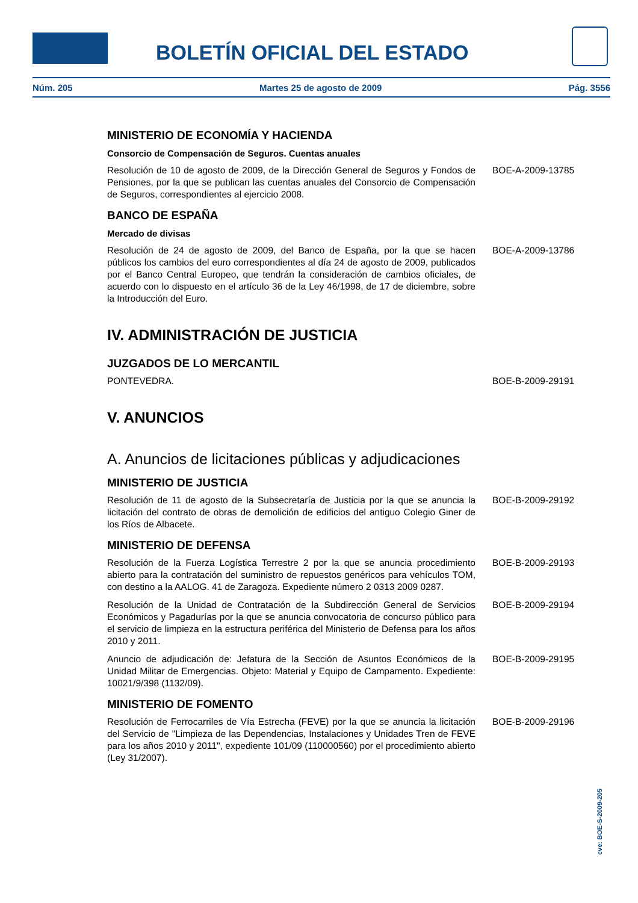BOLETÍN OFICIAL DEL ESTADO
Núm. 205 Martes 25 de agosto de 2009 Pág. 3556
MINISTERIO DE ECONOMÍA Y HACIENDA
Consorcio de Compensación de Seguros. Cuentas anuales
Resolución de 10 de agosto de 2009, de la Dirección General de Seguros y Fondos de Pensiones, por la que se publican las cuentas anuales del Consorcio de Compensación de Seguros, correspondientes al ejercicio 2008.
BOE-A-2009-13785
BANCO DE ESPAÑA
Mercado de divisas
Resolución de 24 de agosto de 2009, del Banco de España, por la que se hacen públicos los cambios del euro correspondientes al día 24 de agosto de 2009, publicados por el Banco Central Europeo, que tendrán la consideración de cambios oficiales, de acuerdo con lo dispuesto en el artículo 36 de la Ley 46/1998, de 17 de diciembre, sobre la Introducción del Euro.
BOE-A-2009-13786
IV. ADMINISTRACIÓN DE JUSTICIA
JUZGADOS DE LO MERCANTIL
PONTEVEDRA. BOE-B-2009-29191
V. ANUNCIOS
A. Anuncios de licitaciones públicas y adjudicaciones
MINISTERIO DE JUSTICIA
Resolución de 11 de agosto de la Subsecretaría de Justicia por la que se anuncia la licitación del contrato de obras de demolición de edificios del antiguo Colegio Giner de los Ríos de Albacete.
BOE-B-2009-29192
MINISTERIO DE DEFENSA
Resolución de la Fuerza Logística Terrestre 2 por la que se anuncia procedimiento abierto para la contratación del suministro de repuestos genéricos para vehículos TOM, con destino a la AALOG. 41 de Zaragoza. Expediente número 2 0313 2009 0287.
BOE-B-2009-29193
Resolución de la Unidad de Contratación de la Subdirección General de Servicios Económicos y Pagadurías por la que se anuncia convocatoria de concurso público para el servicio de limpieza en la estructura periférica del Ministerio de Defensa para los años 2010 y 2011.
BOE-B-2009-29194
Anuncio de adjudicación de: Jefatura de la Sección de Asuntos Económicos de la Unidad Militar de Emergencias. Objeto: Material y Equipo de Campamento. Expediente: 10021/9/398 (1132/09).
BOE-B-2009-29195
MINISTERIO DE FOMENTO
Resolución de Ferrocarriles de Vía Estrecha (FEVE) por la que se anuncia la licitación del Servicio de "Limpieza de las Dependencias, Instalaciones y Unidades Tren de FEVE para los años 2010 y 2011", expediente 101/09 (110000560) por el procedimiento abierto (Ley 31/2007).
BOE-B-2009-29196
cve: BOE-S-2009-205